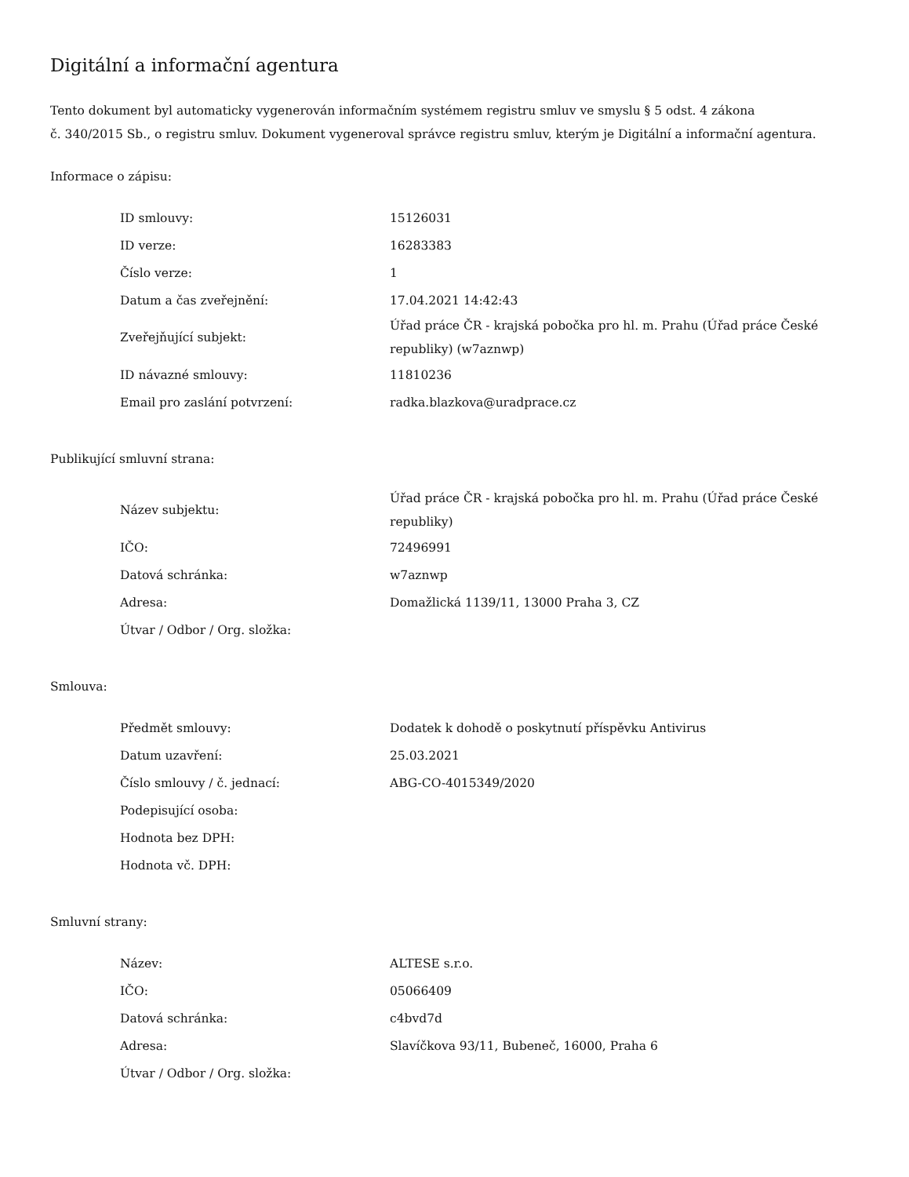Digitální a informační agentura
Tento dokument byl automaticky vygenerován informačním systémem registru smluv ve smyslu § 5 odst. 4 zákona
č. 340/2015 Sb., o registru smluv. Dokument vygeneroval správce registru smluv, kterým je Digitální a informační agentura.
Informace o zápisu:
| ID smlouvy: | 15126031 |
| ID verze: | 16283383 |
| Číslo verze: | 1 |
| Datum a čas zveřejnění: | 17.04.2021 14:42:43 |
| Zveřejňující subjekt: | Úřad práce ČR - krajská pobočka pro hl. m. Prahu (Úřad práce České republiky) (w7aznwp) |
| ID návazné smlouvy: | 11810236 |
| Email pro zaslání potvrzení: | radka.blazkova@uradprace.cz |
Publikující smluvní strana:
| Název subjektu: | Úřad práce ČR - krajská pobočka pro hl. m. Prahu (Úřad práce České republiky) |
| IČO: | 72496991 |
| Datová schránka: | w7aznwp |
| Adresa: | Domažlická 1139/11, 13000 Praha 3, CZ |
| Útvar / Odbor / Org. složka: | |
Smlouva:
| Předmět smlouvy: | Dodatek k dohodě o poskytnutí příspěvku Antivirus |
| Datum uzavření: | 25.03.2021 |
| Číslo smlouvy / č. jednací: | ABG-CO-4015349/2020 |
| Podepisující osoba: | |
| Hodnota bez DPH: | |
| Hodnota vč. DPH: | |
Smluvní strany:
| Název: | ALTESE s.r.o. |
| IČO: | 05066409 |
| Datová schránka: | c4bvd7d |
| Adresa: | Slavíčkova 93/11, Bubeneč, 16000, Praha 6 |
| Útvar / Odbor / Org. složka: | |